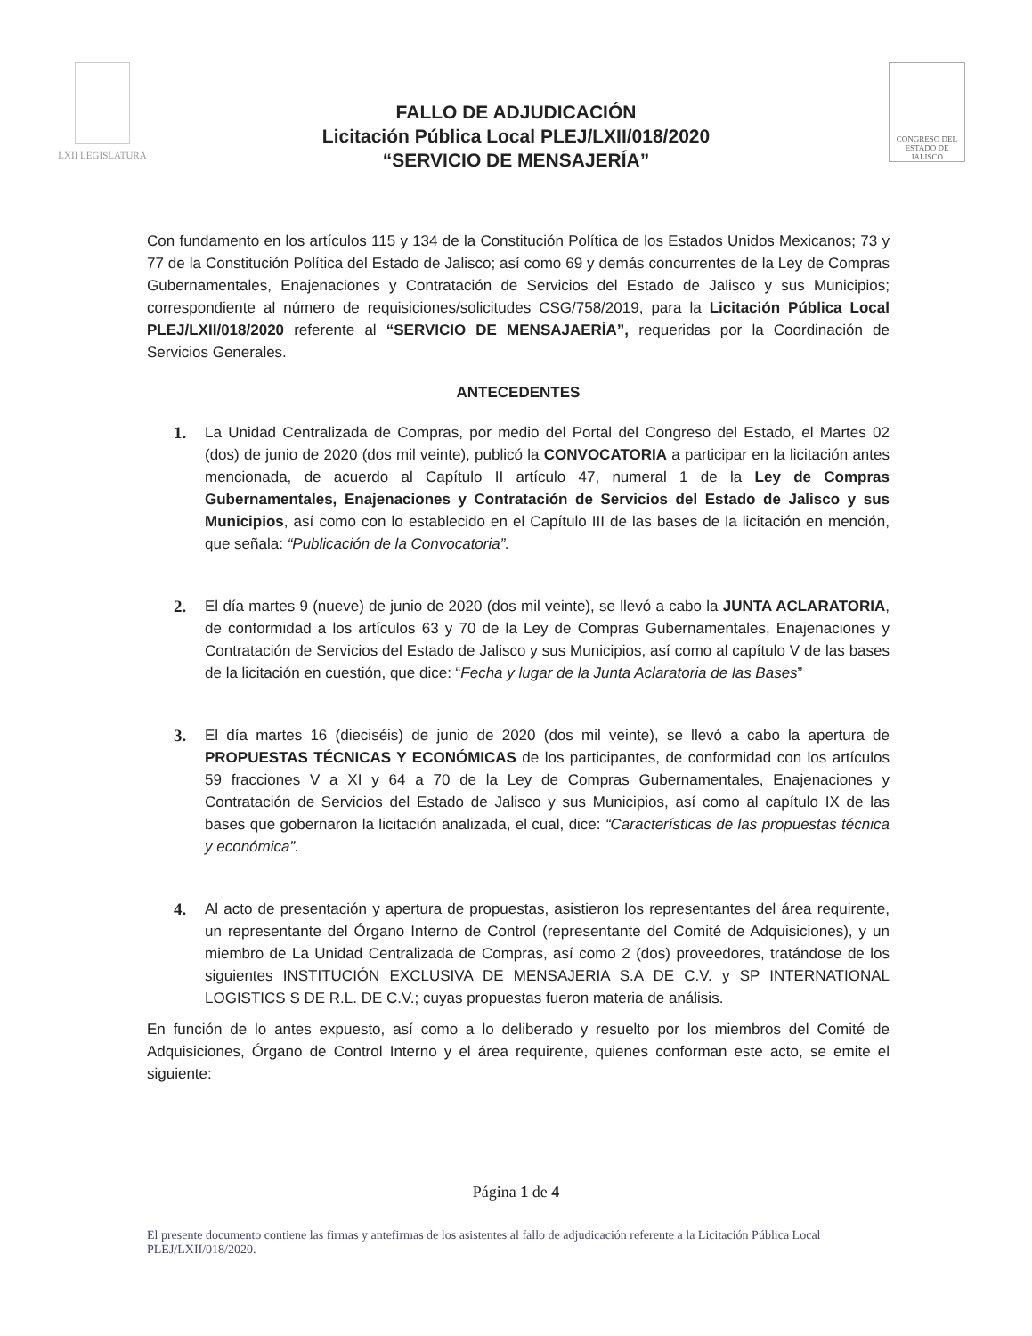LXII LEGISLATURA
CONGRESO DEL ESTADO DE JALISCO
FALLO DE ADJUDICACIÓN
Licitación Pública Local PLEJ/LXII/018/2020
“SERVICIO DE MENSAJERÍA”
Con fundamento en los artículos 115 y 134 de la Constitución Política de los Estados Unidos Mexicanos; 73 y 77 de la Constitución Política del Estado de Jalisco; así como 69 y demás concurrentes de la Ley de Compras Gubernamentales, Enajenaciones y Contratación de Servicios del Estado de Jalisco y sus Municipios; correspondiente al número de requisiciones/solicitudes CSG/758/2019, para la Licitación Pública Local PLEJ/LXII/018/2020 referente al “SERVICIO DE MENSAJAERÍA”, requeridas por la Coordinación de Servicios Generales.
ANTECEDENTES
1. La Unidad Centralizada de Compras, por medio del Portal del Congreso del Estado, el Martes 02 (dos) de junio de 2020 (dos mil veinte), publicó la CONVOCATORIA a participar en la licitación antes mencionada, de acuerdo al Capítulo II artículo 47, numeral 1 de la Ley de Compras Gubernamentales, Enajenaciones y Contratación de Servicios del Estado de Jalisco y sus Municipios, así como con lo establecido en el Capítulo III de las bases de la licitación en mención, que señala: “Publicación de la Convocatoria”.
2. El día martes 9 (nueve) de junio de 2020 (dos mil veinte), se llevó a cabo la JUNTA ACLARATORIA, de conformidad a los artículos 63 y 70 de la Ley de Compras Gubernamentales, Enajenaciones y Contratación de Servicios del Estado de Jalisco y sus Municipios, así como al capítulo V de las bases de la licitación en cuestión, que dice: “Fecha y lugar de la Junta Aclaratoria de las Bases”
3. El día martes 16 (dieciséis) de junio de 2020 (dos mil veinte), se llevó a cabo la apertura de PROPUESTAS TÉCNICAS Y ECONÓMICAS de los participantes, de conformidad con los artículos 59 fracciones V a XI y 64 a 70 de la Ley de Compras Gubernamentales, Enajenaciones y Contratación de Servicios del Estado de Jalisco y sus Municipios, así como al capítulo IX de las bases que gobernaron la licitación analizada, el cual, dice: “Características de las propuestas técnica y económica”.
4. Al acto de presentación y apertura de propuestas, asistieron los representantes del área requirente, un representante del Órgano Interno de Control (representante del Comité de Adquisiciones), y un miembro de La Unidad Centralizada de Compras, así como 2 (dos) proveedores, tratándose de los siguientes INSTITUCIÓN EXCLUSIVA DE MENSAJERIA S.A DE C.V. y SP INTERNATIONAL LOGISTICS S DE R.L. DE C.V.; cuyas propuestas fueron materia de análisis.
En función de lo antes expuesto, así como a lo deliberado y resuelto por los miembros del Comité de Adquisiciones, Órgano de Control Interno y el área requirente, quienes conforman este acto, se emite el siguiente:
Página 1 de 4
El presente documento contiene las firmas y antefirmas de los asistentes al fallo de adjudicación referente a la Licitación Pública Local PLEJ/LXII/018/2020.